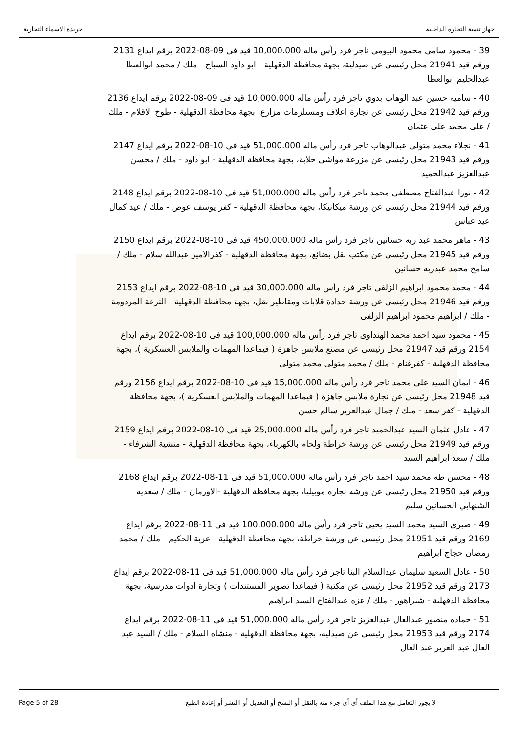جهاز تنمية التجارة الداخلية جريدة الاسماء التجارية
39 - محمود سامى محمود البيومى تاجر فرد رأس ماله 10,000.000 قيد فى 09-08-2022 برقم ايداع 2131 ورقم قيد 21941 محل رئيسى عن صيدلية، بجهة محافظة الدقهلية - ابو داود السباخ - ملك / محمد ابوالعطا عبدالحليم ابوالعطا
40 - ساميه حسين عبد الوهاب بدوي تاجر فرد رأس ماله 10,000.000 قيد فى 09-08-2022 برقم ايداع 2136 ورقم قيد 21942 محل رئيسى عن تجارة اعلاف ومستلزمات مزارع، بجهة محافظة الدقهلية - طوخ الاقلام - ملك / على محمد على عثمان
41 - نجلاء محمد متولى عبدالوهاب تاجر فرد رأس ماله 51,000.000 قيد فى 10-08-2022 برقم ايداع 2147 ورقم قيد 21943 محل رئيسى عن مزرعة مواشى حلابة، بجهة محافظة الدقهلية - ابو داود - ملك / محسن عبدالعزيز عبدالحميد
42 - نورا عبدالفتاح مصطفى محمد تاجر فرد رأس ماله 51,000.000 قيد فى 10-08-2022 برقم ايداع 2148 ورقم قيد 21944 محل رئيسى عن ورشة ميكانيكا، بجهة محافظة الدقهلية - كفر يوسف عوض - ملك / عيد كمال عيد عباس
43 - ماهر محمد عبد ربه حسانين تاجر فرد رأس ماله 450,000.000 قيد فى 10-08-2022 برقم ايداع 2150 ورقم قيد 21945 محل رئيسى عن مكتب نقل بضائع، بجهة محافظة الدقهلية - كفرالامير عبدالله سلام - ملك / سامح محمد عبدربه حسانين
44 - محمد محمود ابراهيم الزلفى تاجر فرد رأس ماله 30,000.000 قيد فى 10-08-2022 برقم ايداع 2153 ورقم قيد 21946 محل رئيسى عن ورشة حدادة قلابات ومقاطير نقل، بجهة محافظة الدقهلية - الترعة المردومة - ملك / ابراهيم محمود ابراهيم الزلفى
45 - محمود سيد احمد محمد الهنداوى تاجر فرد رأس ماله 100,000.000 قيد فى 10-08-2022 برقم ايداع 2154 ورقم قيد 21947 محل رئيسى عن مصنع ملابس جاهزة ( فيماعدا المهمات والملابس العسكرية )، بجهة محافظة الدقهلية - كفرغنام - ملك / محمد متولى محمد متولى
46 - ايمان السيد على محمد تاجر فرد رأس ماله 15,000.000 قيد فى 10-08-2022 برقم ايداع 2156 ورقم قيد 21948 محل رئيسى عن تجارة ملابس جاهزة ( فيماعدا المهمات والملابس العسكرية )، بجهة محافظة الدقهلية - كفر سعد - ملك / جمال عبدالعزيز سالم حسن
47 - عادل عثمان السيد عبدالحميد تاجر فرد رأس ماله 25,000.000 قيد فى 10-08-2022 برقم ايداع 2159 ورقم قيد 21949 محل رئيسى عن ورشة خراطة ولحام بالكهرباء، بجهة محافظة الدقهلية - منشية الشرفاء - ملك / سعد ابراهيم السيد
48 - محسن طه محمد سيد احمد تاجر فرد رأس ماله 51,000.000 قيد فى 11-08-2022 برقم ايداع 2168 ورقم قيد 21950 محل رئيسى عن ورشه نجاره موبيليا، بجهة محافظة الدقهلية -الاورمان - ملك / سعديه الشنهابي الحسانين سليم
49 - صبرى السيد محمد السيد يحيى تاجر فرد رأس ماله 100,000.000 قيد فى 11-08-2022 برقم ايداع 2169 ورقم قيد 21951 محل رئيسى عن ورشة خراطة، بجهة محافظة الدقهلية - عزبة الحكيم - ملك / محمد رمضان حجاج ابراهيم
50 - عادل السعيد سليمان عبدالسلام البنا تاجر فرد رأس ماله 51,000.000 قيد فى 11-08-2022 برقم ايداع 2173 ورقم قيد 21952 محل رئيسى عن مكتبة ( فيماعدا تصوير المستندات ) وتجارة ادوات مدرسية، بجهة محافظة الدقهلية - شبراهور - ملك / عزه عبدالفتاح السيد ابراهيم
51 - حماده منصور عبدالعال عبدالعزيز تاجر فرد رأس ماله 51,000.000 قيد فى 11-08-2022 برقم ايداع 2174 ورقم قيد 21953 محل رئيسى عن صيدليه، بجهة محافظة الدقهلية - منشاه السلام - ملك / السيد عبد العال عبد العزيز عبد العال
Page 5 of 28 لا يجوز التعامل مع هذا الملف أى أى جزء منه بالنقل أو النسخ أو التعديل أو االنشر أو إعادة الطبع